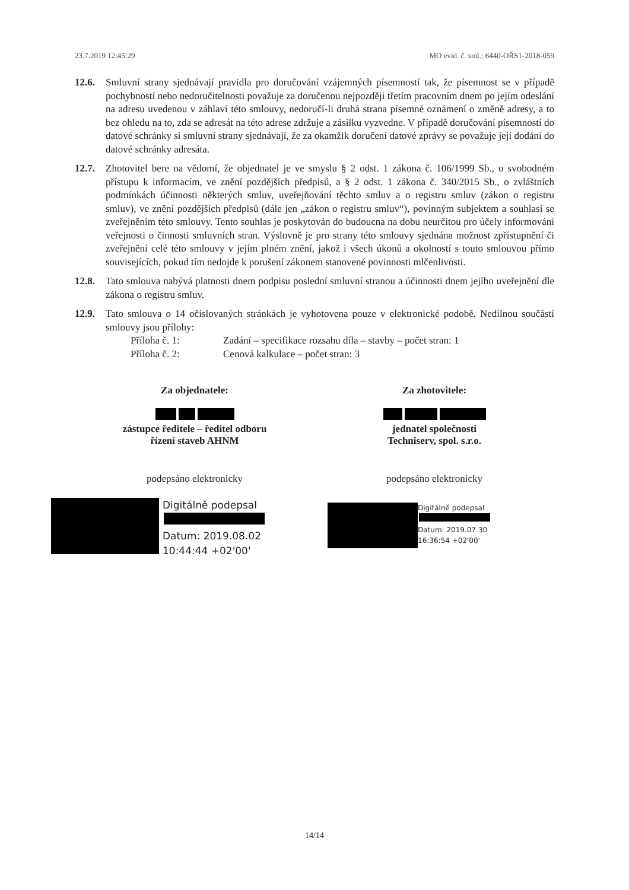23.7.2019 12:45:29 MO evid. č. sml.: 6440-OŘS1-2018-059
12.6. Smluvní strany sjednávají pravidla pro doručování vzájemných písemností tak, že písemnost se v případě pochybností nebo nedoručitelnosti považuje za doručenou nejpozději třetím pracovním dnem po jejím odeslání na adresu uvedenou v záhlaví této smlouvy, nedoručí-li druhá strana písemné oznámení o změně adresy, a to bez ohledu na to, zda se adresát na této adrese zdržuje a zásilku vyzvedne. V případě doručování písemností do datové schránky si smluvní strany sjednávají, že za okamžik doručení datové zprávy se považuje její dodání do datové schránky adresáta.
12.7. Zhotovitel bere na vědomí, že objednatel je ve smyslu § 2 odst. 1 zákona č. 106/1999 Sb., o svobodném přístupu k informacím, ve znění pozdějších předpisů, a § 2 odst. 1 zákona č. 340/2015 Sb., o zvláštních podmínkách účinnosti některých smluv, uveřejňování těchto smluv a o registru smluv (zákon o registru smluv), ve znění pozdějších předpisů (dále jen „zákon o registru smluv“), povinným subjektem a souhlasí se zveřejněním této smlouvy. Tento souhlas je poskytován do budoucna na dobu neurčitou pro účely informování veřejnosti o činnosti smluvních stran. Výslovně je pro strany této smlouvy sjednána možnost zpřístupnění či zveřejnění celé této smlouvy v jejím plném znění, jakož i všech úkonů a okolností s touto smlouvou přímo souvisejících, pokud tím nedojde k porušení zákonem stanovené povinnosti mlčenlivosti.
12.8. Tato smlouva nabývá platnosti dnem podpisu poslední smluvní stranou a účinnosti dnem jejího uveřejnění dle zákona o registru smluv.
12.9. Tato smlouva o 14 očíslovaných stránkách je vyhotovena pouze v elektronické podobě. Nedílnou součástí smlouvy jsou přílohy:
Příloha č. 1: Zadání – specifikace rozsahu díla – stavby – počet stran: 1
Příloha č. 2: Cenová kalkulace – počet stran: 3
Za objednatele:
zástupce ředitele – ředitel odboru
řízení staveb AHNM
podepsáno elektronicky
Digitálně podepsal
Datum: 2019.08.02
10:44:44 +02'00'
Za zhotovitele:
jednatel společnosti
Techniserv, spol. s.r.o.
podepsáno elektronicky
Digitálně podepsal
Datum: 2019.07.30
16:36:54 +02'00'
14/14